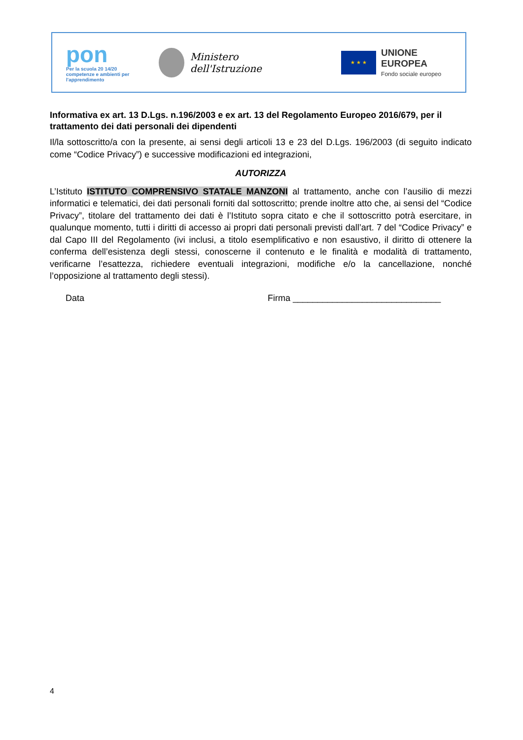pon
Per la scuola 20 14/20
competenze e ambienti per l'apprendimento
Ministero dell'Istruzione
★ ★ ★
UNIONE EUROPEA
Fondo sociale europeo
Informativa ex art. 13 D.Lgs. n.196/2003 e ex art. 13 del Regolamento Europeo 2016/679, per il trattamento dei dati personali dei dipendenti
Il/la sottoscritto/a con la presente, ai sensi degli articoli 13 e 23 del D.Lgs. 196/2003 (di seguito indicato come “Codice Privacy”) e successive modificazioni ed integrazioni,
AUTORIZZA
L’Istituto ISTITUTO COMPRENSIVO STATALE MANZONI al trattamento, anche con l’ausilio di mezzi informatici e telematici, dei dati personali forniti dal sottoscritto; prende inoltre atto che, ai sensi del “Codice Privacy”, titolare del trattamento dei dati è l’Istituto sopra citato e che il sottoscritto potrà esercitare, in qualunque momento, tutti i diritti di accesso ai propri dati personali previsti dall’art. 7 del “Codice Privacy” e dal Capo III del Regolamento (ivi inclusi, a titolo esemplificativo e non esaustivo, il diritto di ottenere la conferma dell’esistenza degli stessi, conoscerne il contenuto e le finalità e modalità di trattamento, verificarne l’esattezza, richiedere eventuali integrazioni, modifiche e/o la cancellazione, nonché l’opposizione al trattamento degli stessi).
Data Firma ______________________________
4